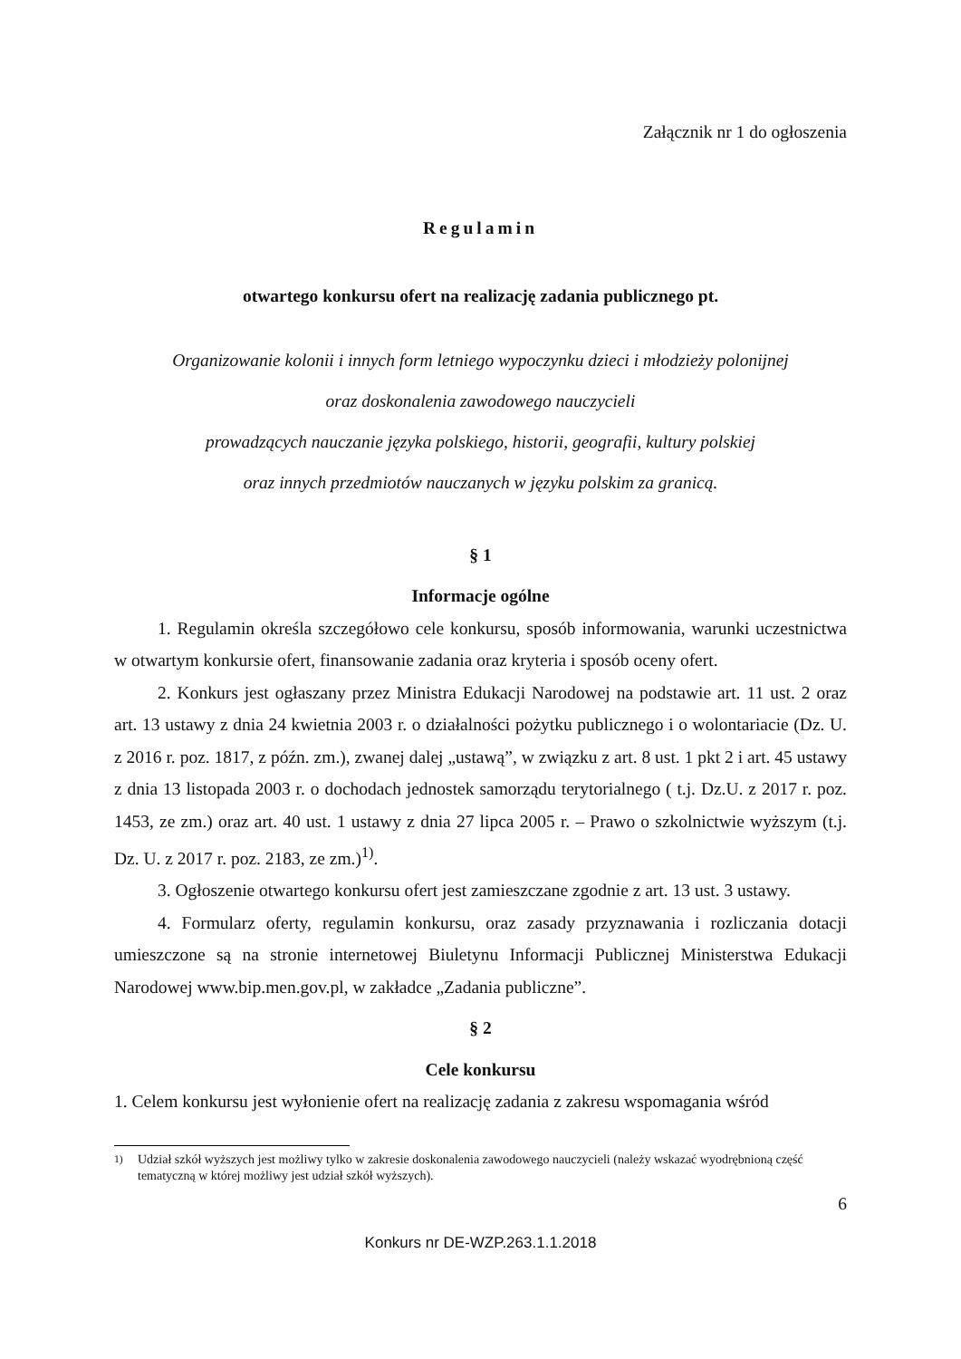Załącznik nr 1 do ogłoszenia
Regulamin
otwartego konkursu ofert na realizację zadania publicznego pt.
Organizowanie kolonii i innych form letniego wypoczynku dzieci i młodzieży polonijnej
oraz doskonalenia zawodowego nauczycieli
prowadzących nauczanie języka polskiego, historii, geografii, kultury polskiej
oraz innych przedmiotów nauczanych w języku polskim za granicą.
§ 1
Informacje ogólne
1. Regulamin określa szczegółowo cele konkursu, sposób informowania, warunki uczestnictwa w otwartym konkursie ofert, finansowanie zadania oraz kryteria i sposób oceny ofert.
2. Konkurs jest ogłaszany przez Ministra Edukacji Narodowej na podstawie art. 11 ust. 2 oraz art. 13 ustawy z dnia 24 kwietnia 2003 r. o działalności pożytku publicznego i o wolontariacie (Dz. U. z 2016 r. poz. 1817, z późn. zm.), zwanej dalej „ustawą”, w związku z art. 8 ust. 1 pkt 2 i art. 45 ustawy z dnia 13 listopada 2003 r. o dochodach jednostek samorządu terytorialnego ( t.j. Dz.U. z 2017 r. poz. 1453, ze zm.) oraz art. 40 ust. 1 ustawy z dnia 27 lipca 2005 r. – Prawo o szkolnictwie wyższym (t.j. Dz. U. z 2017 r. poz. 2183, ze zm.)<sup>1)</sup>.
3. Ogłoszenie otwartego konkursu ofert jest zamieszczane zgodnie z art. 13 ust. 3 ustawy.
4. Formularz oferty, regulamin konkursu, oraz zasady przyznawania i rozliczania dotacji umieszczone są na stronie internetowej Biuletynu Informacji Publicznej Ministerstwa Edukacji Narodowej www.bip.men.gov.pl, w zakładce „Zadania publiczne”.
§ 2
Cele konkursu
1. Celem konkursu jest wyłonienie ofert na realizację zadania z zakresu wspomagania wśród
<sup>1)</sup> Udział szkół wyższych jest możliwy tylko w zakresie doskonalenia zawodowego nauczycieli (należy wskazać wyodrębnioną część tematyczną w której możliwy jest udział szkół wyższych).
6
Konkurs nr DE-WZP.263.1.1.2018